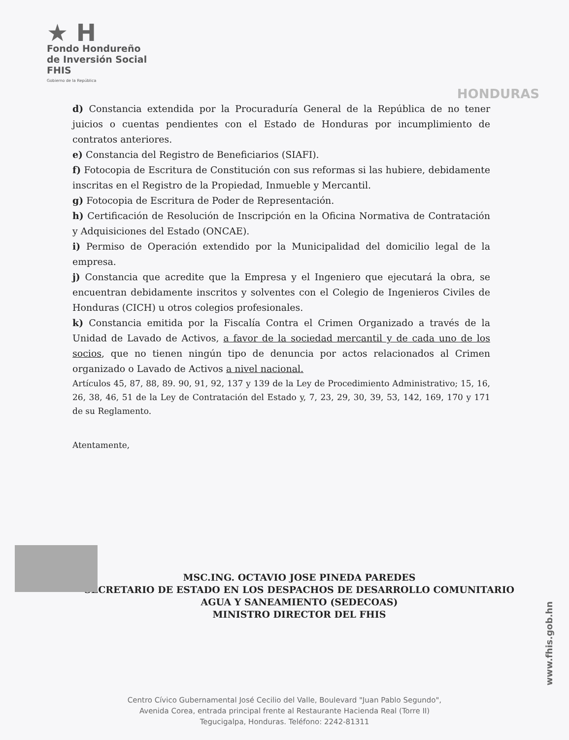★ H
Fondo Hondureño
de Inversión Social
FHIS
Gobierno de la República
HONDURAS
d) Constancia extendida por la Procuraduría General de la República de no tener juicios o cuentas pendientes con el Estado de Honduras por incumplimiento de contratos anteriores.
e) Constancia del Registro de Beneficiarios (SIAFI).
f) Fotocopia de Escritura de Constitución con sus reformas si las hubiere, debidamente inscritas en el Registro de la Propiedad, Inmueble y Mercantil.
g) Fotocopia de Escritura de Poder de Representación.
h) Certificación de Resolución de Inscripción en la Oficina Normativa de Contratación y Adquisiciones del Estado (ONCAE).
i) Permiso de Operación extendido por la Municipalidad del domicilio legal de la empresa.
j) Constancia que acredite que la Empresa y el Ingeniero que ejecutará la obra, se encuentran debidamente inscritos y solventes con el Colegio de Ingenieros Civiles de Honduras (CICH) u otros colegios profesionales.
k) Constancia emitida por la Fiscalía Contra el Crimen Organizado a través de la Unidad de Lavado de Activos, a favor de la sociedad mercantil y de cada uno de los socios, que no tienen ningún tipo de denuncia por actos relacionados al Crimen organizado o Lavado de Activos a nivel nacional.
Artículos 45, 87, 88, 89. 90, 91, 92, 137 y 139 de la Ley de Procedimiento Administrativo; 15, 16, 26, 38, 46, 51 de la Ley de Contratación del Estado y, 7, 23, 29, 30, 39, 53, 142, 169, 170 y 171 de su Reglamento.
Atentamente,
MSC.ING. OCTAVIO JOSE PINEDA PAREDES
SECRETARIO DE ESTADO EN LOS DESPACHOS DE DESARROLLO COMUNITARIO
AGUA Y SANEAMIENTO (SEDECOAS)
MINISTRO DIRECTOR DEL FHIS
Centro Cívico Gubernamental José Cecilio del Valle, Boulevard "Juan Pablo Segundo",
Avenida Corea, entrada principal frente al Restaurante Hacienda Real (Torre II)
Tegucigalpa, Honduras. Teléfono: 2242-81311
www.fhis.gob.hn